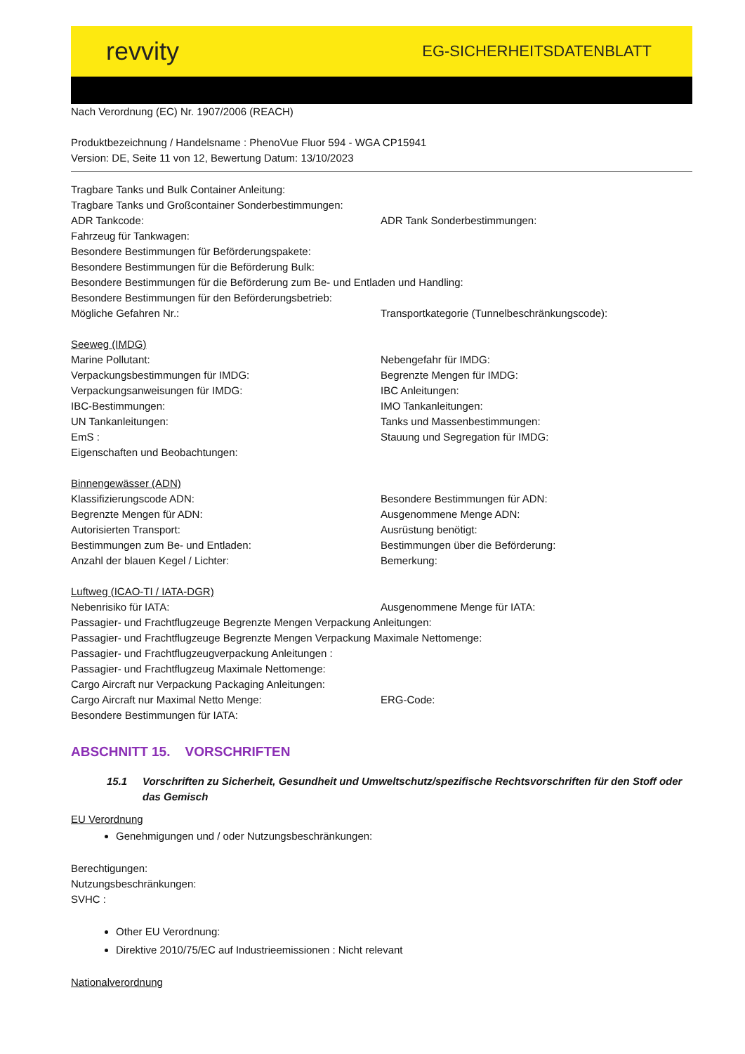revvity EG-SICHERHEITSDATENBLATT
Nach Verordnung (EC) Nr. 1907/2006 (REACH)
Produktbezeichnung / Handelsname : PhenoVue Fluor 594 - WGA CP15941
Version: DE, Seite 11 von 12, Bewertung Datum: 13/10/2023
Tragbare Tanks und Bulk Container Anleitung:
Tragbare Tanks und Großcontainer Sonderbestimmungen:
ADR Tankcode: ADR Tank Sonderbestimmungen:
Fahrzeug für Tankwagen:
Besondere Bestimmungen für Beförderungspakete:
Besondere Bestimmungen für die Beförderung Bulk:
Besondere Bestimmungen für die Beförderung zum Be- und Entladen und Handling:
Besondere Bestimmungen für den Beförderungsbetrieb:
Mögliche Gefahren Nr.: Transportkategorie (Tunnelbeschränkungscode):
Seeweg (IMDG)
Marine Pollutant: Nebengefahr für IMDG:
Verpackungsbestimmungen für IMDG: Begrenzte Mengen für IMDG:
Verpackungsanweisungen für IMDG: IBC Anleitungen:
IBC-Bestimmungen: IMO Tankanleitungen:
UN Tankanleitungen: Tanks und Massenbestimmungen:
EmS : Stauung und Segregation für IMDG:
Eigenschaften und Beobachtungen:
Binnengewässer (ADN)
Klassifizierungscode ADN: Besondere Bestimmungen für ADN:
Begrenzte Mengen für ADN: Ausgenommene Menge ADN:
Autorisierten Transport: Ausrüstung benötigt:
Bestimmungen zum Be- und Entladen: Bestimmungen über die Beförderung:
Anzahl der blauen Kegel / Lichter: Bemerkung:
Luftweg (ICAO-TI / IATA-DGR)
Nebenrisiko für IATA: Ausgenommene Menge für IATA:
Passagier- und Frachtflugzeuge Begrenzte Mengen Verpackung Anleitungen:
Passagier- und Frachtflugzeuge Begrenzte Mengen Verpackung Maximale Nettomenge:
Passagier- und Frachtflugzeugverpackung Anleitungen :
Passagier- und Frachtflugzeug Maximale Nettomenge:
Cargo Aircraft nur Verpackung Packaging Anleitungen:
Cargo Aircraft nur Maximal Netto Menge: ERG-Code:
Besondere Bestimmungen für IATA:
ABSCHNITT 15. VORSCHRIFTEN
15.1 Vorschriften zu Sicherheit, Gesundheit und Umweltschutz/spezifische Rechtsvorschriften für den Stoff oder das Gemisch
EU Verordnung
Genehmigungen und / oder Nutzungsbeschränkungen:
Berechtigungen:
Nutzungsbeschränkungen:
SVHC :
Other EU Verordnung:
Direktive 2010/75/EC auf Industrieemissionen : Nicht relevant
Nationalverordnung